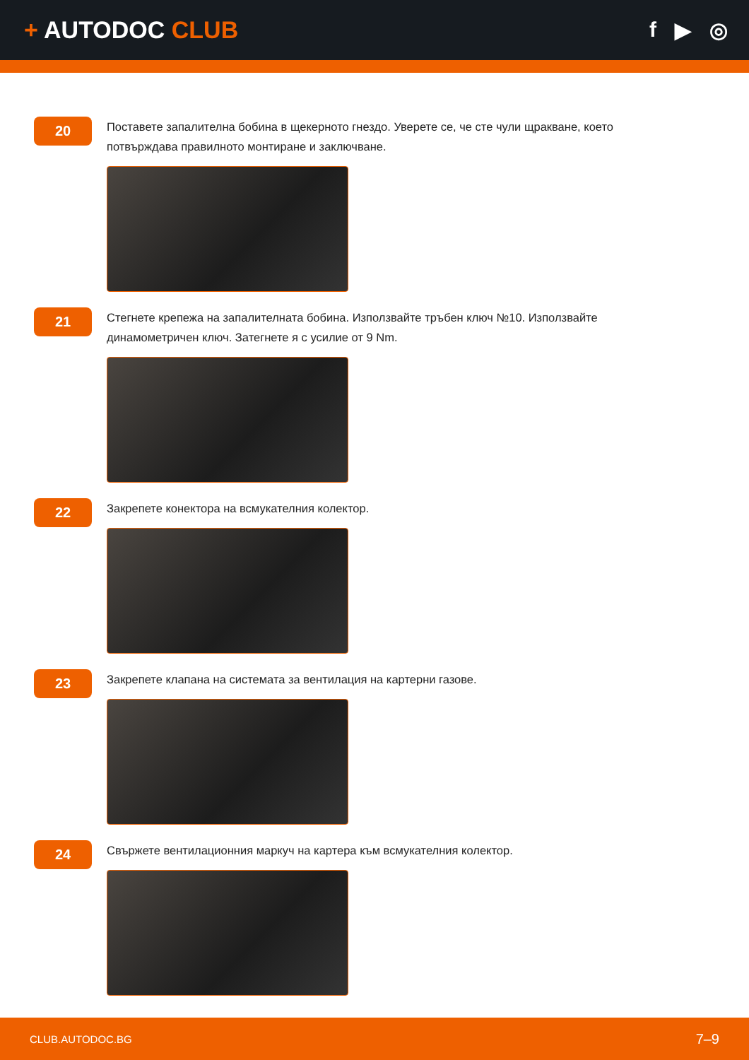+ AUTODOC CLUB f ▶ ◎
20
Поставете запалителна бобина в щекерното гнездо. Уверете се, че сте чули щракване, което потвърждава правилното монтиране и заключване.
21
Стегнете крепежа на запалителната бобина. Използвайте тръбен ключ №10. Използвайте динамометричен ключ. Затегнете я с усилие от 9 Nm.
22
Закрепете конектора на всмукателния колектор.
23
Закрепете клапана на системата за вентилация на картерни газове.
24
Свържете вентилационния маркуч на картера към всмукателния колектор.
CLUB.AUTODOC.BG 7–9